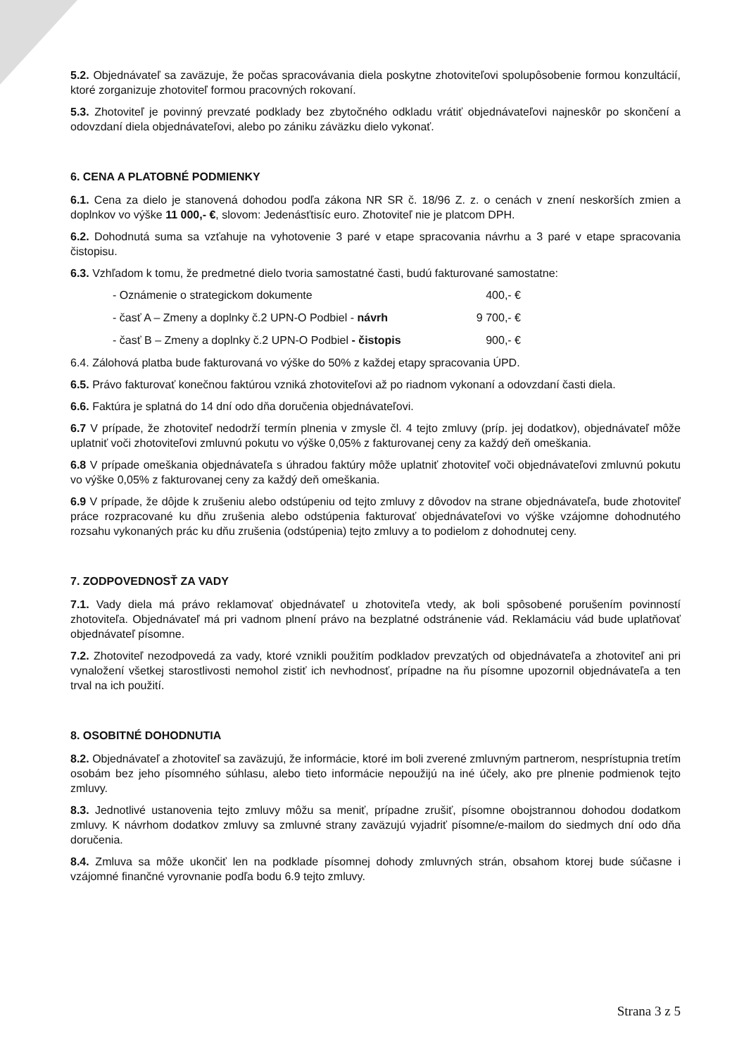5.2. Objednávateľ sa zaväzuje, že počas spracovávania diela poskytne zhotoviteľovi spolupôsobenie formou konzultácií, ktoré zorganizuje zhotoviteľ formou pracovných rokovaní.
5.3. Zhotoviteľ je povinný prevzaté podklady bez zbytočného odkladu vrátiť objednávateľovi najneskôr po skončení a odovzdaní diela objednávateľovi, alebo po zániku záväzku dielo vykonať.
6. CENA A PLATOBNÉ PODMIENKY
6.1. Cena za dielo je stanovená dohodou podľa zákona NR SR č. 18/96 Z. z. o cenách v znení neskorších zmien a doplnkov vo výške 11 000,- €, slovom: Jedenásťtisíc euro. Zhotoviteľ nie je platcom DPH.
6.2. Dohodnutá suma sa vzťahuje na vyhotovenie 3 paré v etape spracovania návrhu a 3 paré v etape spracovania čistopisu.
6.3. Vzhľadom k tomu, že predmetné dielo tvoria samostatné časti, budú fakturované samostatne:
- Oznámenie o strategickom dokumente 400,- €
- časť A – Zmeny a doplnky č.2 UPN-O Podbiel - návrh 9 700,- €
- časť B – Zmeny a doplnky č.2 UPN-O Podbiel - čistopis 900,- €
6.4. Zálohová platba bude fakturovaná vo výške do 50% z každej etapy spracovania ÚPD.
6.5. Právo fakturovať konečnou faktúrou vzniká zhotoviteľovi až po riadnom vykonaní a odovzdaní časti diela.
6.6. Faktúra je splatná do 14 dní odo dňa doručenia objednávateľovi.
6.7 V prípade, že zhotoviteľ nedodrží termín plnenia v zmysle čl. 4 tejto zmluvy (príp. jej dodatkov), objednávateľ môže uplatniť voči zhotoviteľovi zmluvnú pokutu vo výške 0,05% z fakturovanej ceny za každý deň omeškania.
6.8 V prípade omeškania objednávateľa s úhradou faktúry môže uplatniť zhotoviteľ voči objednávateľovi zmluvnú pokutu vo výške 0,05% z fakturovanej ceny za každý deň omeškania.
6.9 V prípade, že dôjde k zrušeniu alebo odstúpeniu od tejto zmluvy z dôvodov na strane objednávateľa, bude zhotoviteľ práce rozpracované ku dňu zrušenia alebo odstúpenia fakturovať objednávateľovi vo výške vzájomne dohodnutého rozsahu vykonaných prác ku dňu zrušenia (odstúpenia) tejto zmluvy a to podielom z dohodnutej ceny.
7. ZODPOVEDNOSŤ ZA VADY
7.1. Vady diela má právo reklamovať objednávateľ u zhotoviteľa vtedy, ak boli spôsobené porušením povinností zhotoviteľa. Objednávateľ má pri vadnom plnení právo na bezplatné odstránenie vád. Reklamáciu vád bude uplatňovať objednávateľ písomne.
7.2. Zhotoviteľ nezodpovedá za vady, ktoré vznikli použitím podkladov prevzatých od objednávateľa a zhotoviteľ ani pri vynaložení všetkej starostlivosti nemohol zistiť ich nevhodnosť, prípadne na ňu písomne upozornil objednávateľa a ten trval na ich použití.
8. OSOBITNÉ DOHODNUTIA
8.2. Objednávateľ a zhotoviteľ sa zaväzujú, že informácie, ktoré im boli zverené zmluvným partnerom, nesprístupnia tretím osobám bez jeho písomného súhlasu, alebo tieto informácie nepoužijú na iné účely, ako pre plnenie podmienok tejto zmluvy.
8.3. Jednotlivé ustanovenia tejto zmluvy môžu sa meniť, prípadne zrušiť, písomne obojstrannou dohodou dodatkom zmluvy. K návrhom dodatkov zmluvy sa zmluvné strany zaväzujú vyjadriť písomne/e-mailom do siedmych dní odo dňa doručenia.
8.4. Zmluva sa môže ukončiť len na podklade písomnej dohody zmluvných strán, obsahom ktorej bude súčasne i vzájomné finančné vyrovnanie podľa bodu 6.9 tejto zmluvy.
Strana 3 z 5